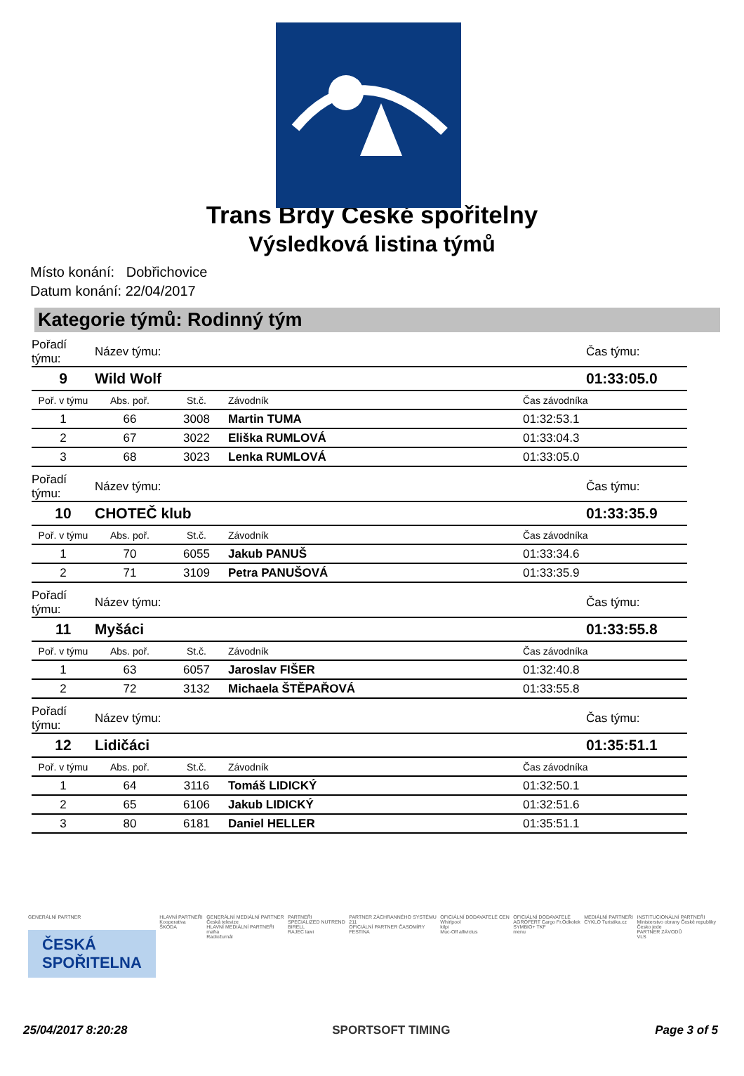Trans Brdy České spořitelny
Výsledková listina týmů
Místo konání: Dobřichovice
Datum konání: 22/04/2017
Kategorie týmů: Rodinný tým
| Pořadí týmu: | Název týmu: | | | Čas týmu: |
| 9 | Wild Wolf | | | 01:33:05.0 |
| Poř. v týmu | Abs. poř. | St.č. | Závodník | Čas závodníka |
| 1 | 66 | 3008 | Martin TUMA | 01:32:53.1 |
| 2 | 67 | 3022 | Eliška RUMLOVÁ | 01:33:04.3 |
| 3 | 68 | 3023 | Lenka RUMLOVÁ | 01:33:05.0 |
| Pořadí týmu: | Název týmu: | | | Čas týmu: |
| 10 | CHOTEČ klub | | | 01:33:35.9 |
| Poř. v týmu | Abs. poř. | St.č. | Závodník | Čas závodníka |
| 1 | 70 | 6055 | Jakub PANUŠ | 01:33:34.6 |
| 2 | 71 | 3109 | Petra PANUŠOVÁ | 01:33:35.9 |
| Pořadí týmu: | Název týmu: | | | Čas týmu: |
| 11 | Myšáci | | | 01:33:55.8 |
| Poř. v týmu | Abs. poř. | St.č. | Závodník | Čas závodníka |
| 1 | 63 | 6057 | Jaroslav FIŠER | 01:32:40.8 |
| 2 | 72 | 3132 | Michaela ŠTĚPAŘOVÁ | 01:33:55.8 |
| Pořadí týmu: | Název týmu: | | | Čas týmu: |
| 12 | Lidičáci | | | 01:35:51.1 |
| Poř. v týmu | Abs. poř. | St.č. | Závodník | Čas závodníka |
| 1 | 64 | 3116 | Tomáš LIDICKÝ | 01:32:50.1 |
| 2 | 65 | 6106 | Jakub LIDICKÝ | 01:32:51.6 |
| 3 | 80 | 6181 | Daniel HELLER | 01:35:51.1 |
GENERÁLNÍ PARTNER
ČESKÁ
SPOŘITELNA
HLAVNÍ PARTNEŘI
Kooperativa
ŠKODA
GENERÁLNÍ MEDIÁLNÍ PARTNER
Česká televize
HLAVNÍ MEDIÁLNÍ PARTNEŘI
mafra
Radiožurnál
PARTNEŘI
SPECIALIZED NUTREND
BIRELL
RAJEC lawi
PARTNER ZÁCHRANNÉHO SYSTÉMU
211
OFICIÁLNÍ PARTNER ČASOMÍRY
FESTINA
OFICIÁLNÍ DODAVATELÉ CEN
Whirlpool
kilpi
Muc-Off allivictus
OFICIÁLNÍ DODAVATELÉ
AGROFERT Cargo Fr.Odkolek
SYMBIO+ TKF
menu
MEDIÁLNÍ PARTNEŘI
CYKLO Turistika.cz
INSTITUCIONÁLNÍ PARTNEŘI
Ministerstvo obrany České republiky
Česko jede
PARTNER ZÁVODŮ
VLS
25/04/2017 8:20:28 SPORTSOFT TIMING Page 3 of 5